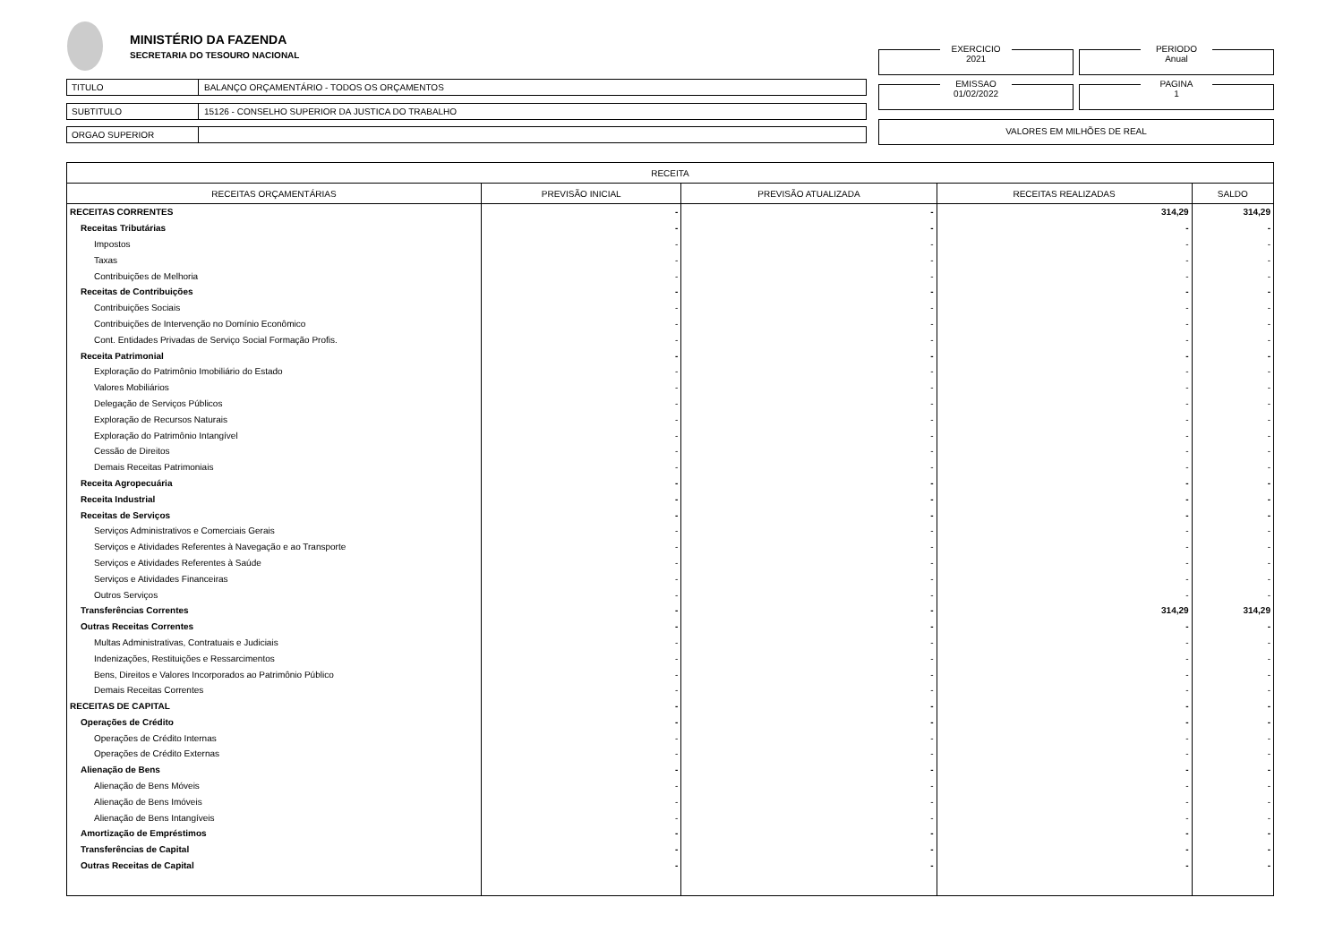MINISTÉRIO DA FAZENDA
SECRETARIA DO TESOURO NACIONAL
TITULO BALANÇO ORÇAMENTÁRIO - TODOS OS ORÇAMENTOS
SUBTITULO 15126 - CONSELHO SUPERIOR DA JUSTICA DO TRABALHO
ORGAO SUPERIOR
EXERCICIO
2021
PERIODO
Anual
EMISSAO
01/02/2022
PAGINA
1
VALORES EM MILHÕES DE REAL
| RECEITA | | | | |
| --- | --- | --- | --- | --- |
| RECEITAS ORÇAMENTÁRIAS | PREVISÃO INICIAL | PREVISÃO ATUALIZADA | RECEITAS REALIZADAS | SALDO |
| RECEITAS CORRENTES | - | - | 314,29 | 314,29 |
| Receitas Tributárias | - | - | - | - |
| Impostos | - | - | - | - |
| Taxas | - | - | - | - |
| Contribuições de Melhoria | - | - | - | - |
| Receitas de Contribuições | - | - | - | - |
| Contribuições Sociais | - | - | - | - |
| Contribuições de Intervenção no Domínio Econômico | - | - | - | - |
| Cont. Entidades Privadas de Serviço Social Formação Profis. | - | - | - | - |
| Receita Patrimonial | - | - | - | - |
| Exploração do Patrimônio Imobiliário do Estado | - | - | - | - |
| Valores Mobiliários | - | - | - | - |
| Delegação de Serviços Públicos | - | - | - | - |
| Exploração de Recursos Naturais | - | - | - | - |
| Exploração do Patrimônio Intangível | - | - | - | - |
| Cessão de Direitos | - | - | - | - |
| Demais Receitas Patrimoniais | - | - | - | - |
| Receita Agropecuária | - | - | - | - |
| Receita Industrial | - | - | - | - |
| Receitas de Serviços | - | - | - | - |
| Serviços Administrativos e Comerciais Gerais | - | - | - | - |
| Serviços e Atividades Referentes à Navegação e ao Transporte | - | - | - | - |
| Serviços e Atividades Referentes à Saúde | - | - | - | - |
| Serviços e Atividades Financeiras | - | - | - | - |
| Outros Serviços | - | - | - | - |
| Transferências Correntes | - | - | 314,29 | 314,29 |
| Outras Receitas Correntes | - | - | - | - |
| Multas Administrativas, Contratuais e Judiciais | - | - | - | - |
| Indenizações, Restituições e Ressarcimentos | - | - | - | - |
| Bens, Direitos e Valores Incorporados ao Patrimônio Público | - | - | - | - |
| Demais Receitas Correntes | - | - | - | - |
| RECEITAS DE CAPITAL | - | - | - | - |
| Operações de Crédito | - | - | - | - |
| Operações de Crédito Internas | - | - | - | - |
| Operações de Crédito Externas | - | - | - | - |
| Alienação de Bens | - | - | - | - |
| Alienação de Bens Móveis | - | - | - | - |
| Alienação de Bens Imóveis | - | - | - | - |
| Alienação de Bens Intangíveis | - | - | - | - |
| Amortização de Empréstimos | - | - | - | - |
| Transferências de Capital | - | - | - | - |
| Outras Receitas de Capital | - | - | - | - |